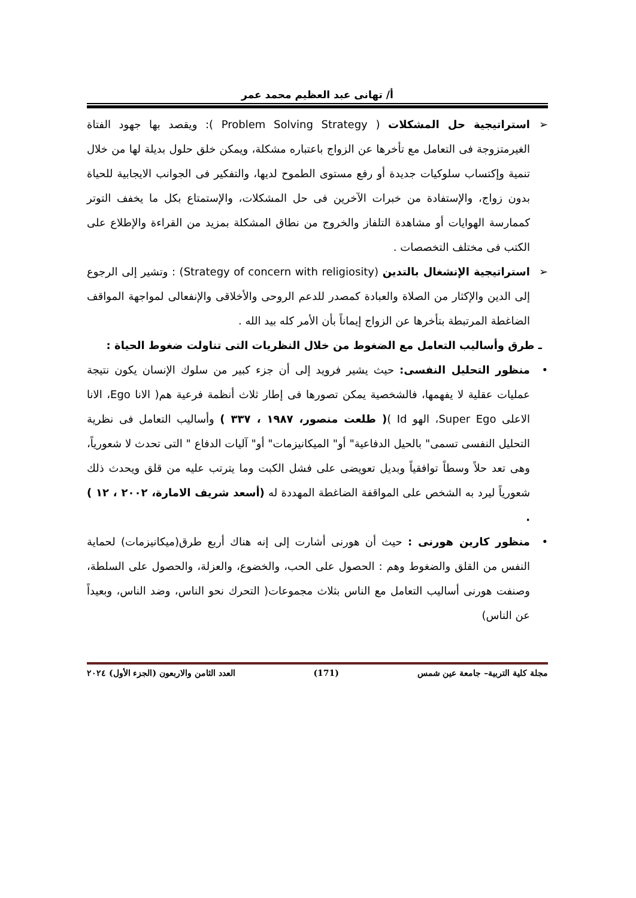أ/ تهانى عبد العظيم محمد عمر
➢
استراتيجية حل المشكلات ( Problem Solving Strategy ): ويقصد بها جهود الفتاة الغيرمتزوجة فى التعامل مع تأخرها عن الزواج باعتباره مشكلة، ويمكن خلق حلول بديلة لها من خلال تنمية وإكتساب سلوكيات جديدة أو رفع مستوى الطموح لديها، والتفكير فى الجوانب الايجابية للحياة بدون زواج، والإستفادة من خبرات الآخرين فى حل المشكلات، والإستمتاع بكل ما يخفف التوتر كممارسة الهوايات أو مشاهدة التلفاز والخروج من نطاق المشكلة بمزيد من القراءة والإطلاع على الكتب فى مختلف التخصصات .
➢
استراتيجية الإنشغال بالتدين (Strategy of concern with religiosity) : وتشير إلى الرجوع إلى الدين والإكثار من الصلاة والعبادة كمصدر للدعم الروحى والأخلاقى والإنفعالى لمواجهة المواقف الضاغطة المرتبطة بتأخرها عن الزواج إيماناً بأن الأمر كله بيد الله .
ـ طرق وأساليب التعامل مع الضغوط من خلال النظريات التى تناولت ضغوط الحياة :
•
منظور التحليل النفسى: حيث يشير فرويد إلى أن جزء كبير من سلوك الإنسان يكون نتيجة عمليات عقلية لا يفهمها، فالشخصية يمكن تصورها فى إطار ثلاث أنظمة فرعية هم( الانا Ego، الانا الاعلى Super Ego، الهو Id )( طلعت منصور، ١٩٨٧ ، ٣٣٧ ) وأساليب التعامل فى نظرية التحليل النفسى تسمى" بالحيل الدفاعية" أو" الميكانيزمات" أو" آليات الدفاع " التى تحدث لا شعورياً، وهى تعد حلاً وسطاً توافقياً وبديل تعويضى على فشل الكبت وما يترتب عليه من قلق ويحدث ذلك شعورياً ليرد به الشخص على المواقفة الضاغطة المهددة له (أسعد شريف الامارة، ٢٠٠٢ ، ١٢ ) .
•
منظور كارين هورنى : حيث أن هورنى أشارت إلى إنه هناك أربع طرق(ميكانيزمات) لحماية النفس من القلق والضغوط وهم : الحصول على الحب، والخضوع، والعزلة، والحصول على السلطة، وصنفت هورنى أساليب التعامل مع الناس بثلاث مجموعات( التحرك نحو الناس، وضد الناس، وبعيداً عن الناس)
مجلة كلية التربية– جامعة عين شمس (171) العدد الثامن والاربعون (الجزء الأول) ٢٠٢٤